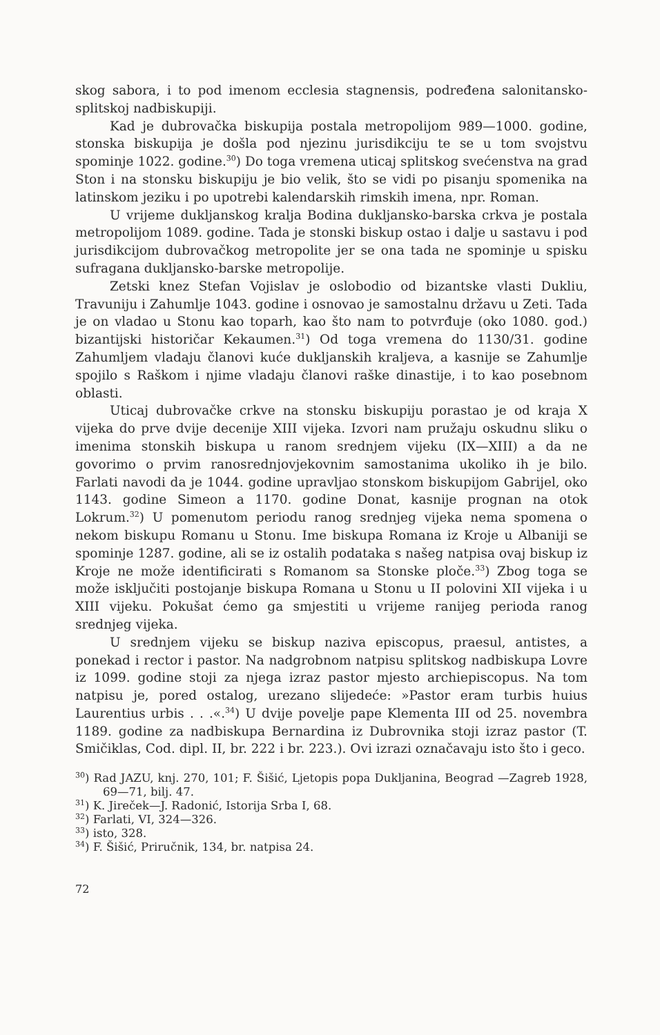skog sabora, i to pod imenom ecclesia stagnensis, podređena salonitansko-splitskoj nadbiskupiji.
Kad je dubrovačka biskupija postala metropolijom 989—1000. godine, stonska biskupija je došla pod njezinu jurisdikciju te se u tom svojstvu spominje 1022. godine.<sup>30</sup>) Do toga vremena uticaj splitskog svećenstva na grad Ston i na stonsku biskupiju je bio velik, što se vidi po pisanju spomenika na latinskom jeziku i po upotrebi kalendarskih rimskih imena, npr. Roman.
U vrijeme dukljanskog kralja Bodina dukljansko-barska crkva je postala metropolijom 1089. godine. Tada je stonski biskup ostao i dalje u sastavu i pod jurisdikcijom dubrovačkog metropolite jer se ona tada ne spominje u spisku sufragana dukljansko-barske metropolije.
Zetski knez Stefan Vojislav je oslobodio od bizantske vlasti Dukliu, Travuniju i Zahumlje 1043. godine i osnovao je samostalnu državu u Zeti. Tada je on vladao u Stonu kao toparh, kao što nam to potvrđuje (oko 1080. god.) bizantijski historičar Kekaumen.<sup>31</sup>) Od toga vremena do 1130/31. godine Zahumljem vladaju članovi kuće dukljanskih kraljeva, a kasnije se Zahumlje spojilo s Raškom i njime vladaju članovi raške dinastije, i to kao posebnom oblasti.
Uticaj dubrovačke crkve na stonsku biskupiju porastao je od kraja X vijeka do prve dvije decenije XIII vijeka. Izvori nam pružaju oskudnu sliku o imenima stonskih biskupa u ranom srednjem vijeku (IX—XIII) a da ne govorimo o prvim ranosrednjovjekovnim samostanima ukoliko ih je bilo. Farlati navodi da je 1044. godine upravljao stonskom biskupijom Gabrijel, oko 1143. godine Simeon a 1170. godine Donat, kasnije prognan na otok Lokrum.<sup>32</sup>) U pomenutom periodu ranog srednjeg vijeka nema spomena o nekom biskupu Romanu u Stonu. Ime biskupa Romana iz Kroje u Albaniji se spominje 1287. godine, ali se iz ostalih podataka s našeg natpisa ovaj biskup iz Kroje ne može identificirati s Romanom sa Stonske ploče.<sup>33</sup>) Zbog toga se može isključiti postojanje biskupa Romana u Stonu u II polovini XII vijeka i u XIII vijeku. Pokušat ćemo ga smjestiti u vrijeme ranijeg perioda ranog srednjeg vijeka.
U srednjem vijeku se biskup naziva episcopus, praesul, antistes, a ponekad i rector i pastor. Na nadgrobnom natpisu splitskog nadbiskupa Lovre iz 1099. godine stoji za njega izraz pastor mjesto archiepiscopus. Na tom natpisu je, pored ostalog, urezano slijedeće: »Pastor eram turbis huius Laurentius urbis . . .«.<sup>34</sup>) U dvije povelje pape Klementa III od 25. novembra 1189. godine za nadbiskupa Bernardina iz Dubrovnika stoji izraz pastor (T. Smičiklas, Cod. dipl. II, br. 222 i br. 223.). Ovi izrazi označavaju isto što i geco.
<sup>30</sup>) Rad JAZU, knj. 270, 101; F. Šišić, Ljetopis popa Dukljanina, Beograd —Zagreb 1928, 69—71, bilj. 47.
<sup>31</sup>) K. Jireček—J. Radonić, Istorija Srba I, 68.
<sup>32</sup>) Farlati, VI, 324—326.
<sup>33</sup>) isto, 328.
<sup>34</sup>) F. Šišić, Priručnik, 134, br. natpisa 24.
72